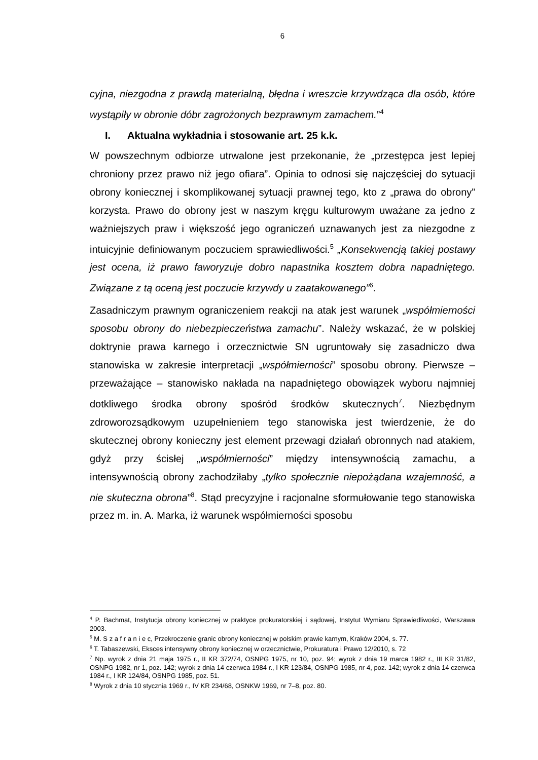6
cyjna, niezgodna z prawdą materialną, błędna i wreszcie krzywdząca dla osób, które wystąpiły w obronie dóbr zagrożonych bezprawnym zamachem.”<sup>4</sup>
I. Aktualna wykładnia i stosowanie art. 25 k.k.
W powszechnym odbiorze utrwalone jest przekonanie, że „przestępca jest lepiej chroniony przez prawo niż jego ofiara”. Opinia to odnosi się najczęściej do sytuacji obrony koniecznej i skomplikowanej sytuacji prawnej tego, kto z „prawa do obrony” korzysta. Prawo do obrony jest w naszym kręgu kulturowym uważane za jedno z ważniejszych praw i większość jego ograniczeń uznawanych jest za niezgodne z intuicyjnie definiowanym poczuciem sprawiedliwości.<sup>5</sup> „Konsekwencją takiej postawy jest ocena, iż prawo faworyzuje dobro napastnika kosztem dobra napadniętego. Związane z tą oceną jest poczucie krzywdy u zaatakowanego”<sup>6</sup>.
Zasadniczym prawnym ograniczeniem reakcji na atak jest warunek „współmierności sposobu obrony do niebezpieczeństwa zamachu”. Należy wskazać, że w polskiej doktrynie prawa karnego i orzecznictwie SN ugruntowały się zasadniczo dwa stanowiska w zakresie interpretacji „współmierności” sposobu obrony. Pierwsze – przeważające – stanowisko nakłada na napadniętego obowiązek wyboru najmniej dotkliwego środka obrony spośród środków skutecznych<sup>7</sup>. Niezbędnym zdroworozsądkowym uzupełnieniem tego stanowiska jest twierdzenie, że do skutecznej obrony konieczny jest element przewagi działań obronnych nad atakiem, gdyż przy ścisłej „współmierności” między intensywnością zamachu, a intensywnością obrony zachodziłaby „tylko społecznie niepożądana wzajemność, a nie skuteczna obrona”<sup>8</sup>. Stąd precyzyjne i racjonalne sformułowanie tego stanowiska przez m. in. A. Marka, iż warunek współmierności sposobu
<sup>4</sup> P. Bachmat, Instytucja obrony koniecznej w praktyce prokuratorskiej i sądowej, Instytut Wymiaru Sprawiedliwości, Warszawa 2003.
<sup>5</sup> M. S z a f r a n i e c, Przekroczenie granic obrony koniecznej w polskim prawie karnym, Kraków 2004, s. 77.
<sup>6</sup> T. Tabaszewski, Eksces intensywny obrony koniecznej w orzecznictwie, Prokuratura i Prawo 12/2010, s. 72
<sup>7</sup> Np. wyrok z dnia 21 maja 1975 r., II KR 372/74, OSNPG 1975, nr 10, poz. 94; wyrok z dnia 19 marca 1982 r., III KR 31/82, OSNPG 1982, nr 1, poz. 142; wyrok z dnia 14 czerwca 1984 r., I KR 123/84, OSNPG 1985, nr 4, poz. 142; wyrok z dnia 14 czerwca 1984 r., I KR 124/84, OSNPG 1985, poz. 51.
<sup>8</sup> Wyrok z dnia 10 stycznia 1969 r., IV KR 234/68, OSNKW 1969, nr 7–8, poz. 80.